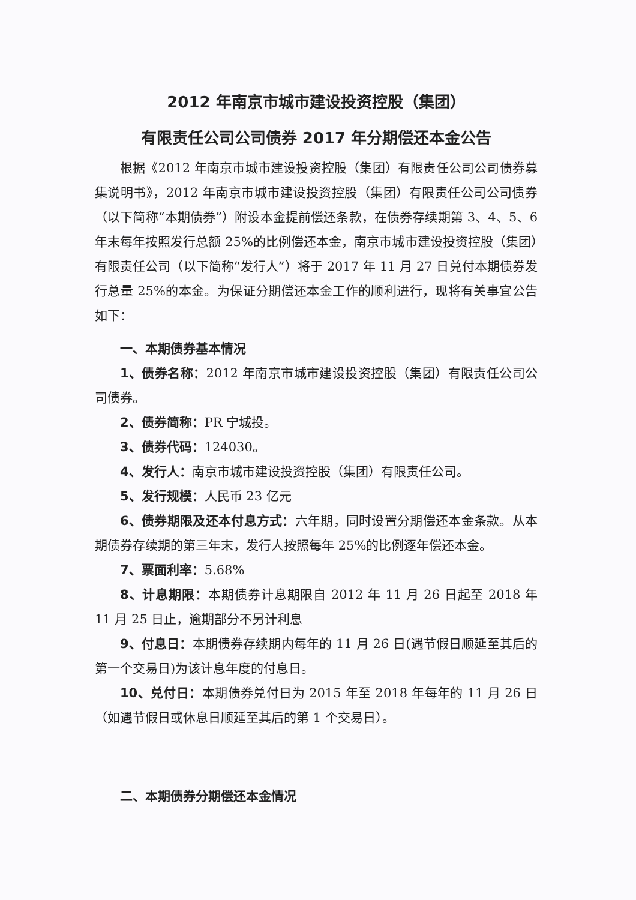2012 年南京市城市建设投资控股（集团）
有限责任公司公司债券 2017 年分期偿还本金公告
根据《2012 年南京市城市建设投资控股（集团）有限责任公司公司债券募集说明书》，2012 年南京市城市建设投资控股（集团）有限责任公司公司债券（以下简称“本期债券”）附设本金提前偿还条款，在债券存续期第 3、4、5、6 年末每年按照发行总额 25%的比例偿还本金，南京市城市建设投资控股（集团）有限责任公司（以下简称“发行人”）将于 2017 年 11 月 27 日兑付本期债券发行总量 25%的本金。为保证分期偿还本金工作的顺利进行，现将有关事宜公告如下：
一、本期债券基本情况
1、债券名称：2012 年南京市城市建设投资控股（集团）有限责任公司公司债券。
2、债券简称：PR 宁城投。
3、债券代码：124030。
4、发行人：南京市城市建设投资控股（集团）有限责任公司。
5、发行规模：人民币 23 亿元
6、债券期限及还本付息方式：六年期，同时设置分期偿还本金条款。从本期债券存续期的第三年末，发行人按照每年 25%的比例逐年偿还本金。
7、票面利率：5.68%
8、计息期限：本期债券计息期限自 2012 年 11 月 26 日起至 2018 年 11 月 25 日止，逾期部分不另计利息
9、付息日：本期债券存续期内每年的 11 月 26 日(遇节假日顺延至其后的第一个交易日)为该计息年度的付息日。
10、兑付日：本期债券兑付日为 2015 年至 2018 年每年的 11 月 26 日（如遇节假日或休息日顺延至其后的第 1 个交易日）。
二、本期债券分期偿还本金情况